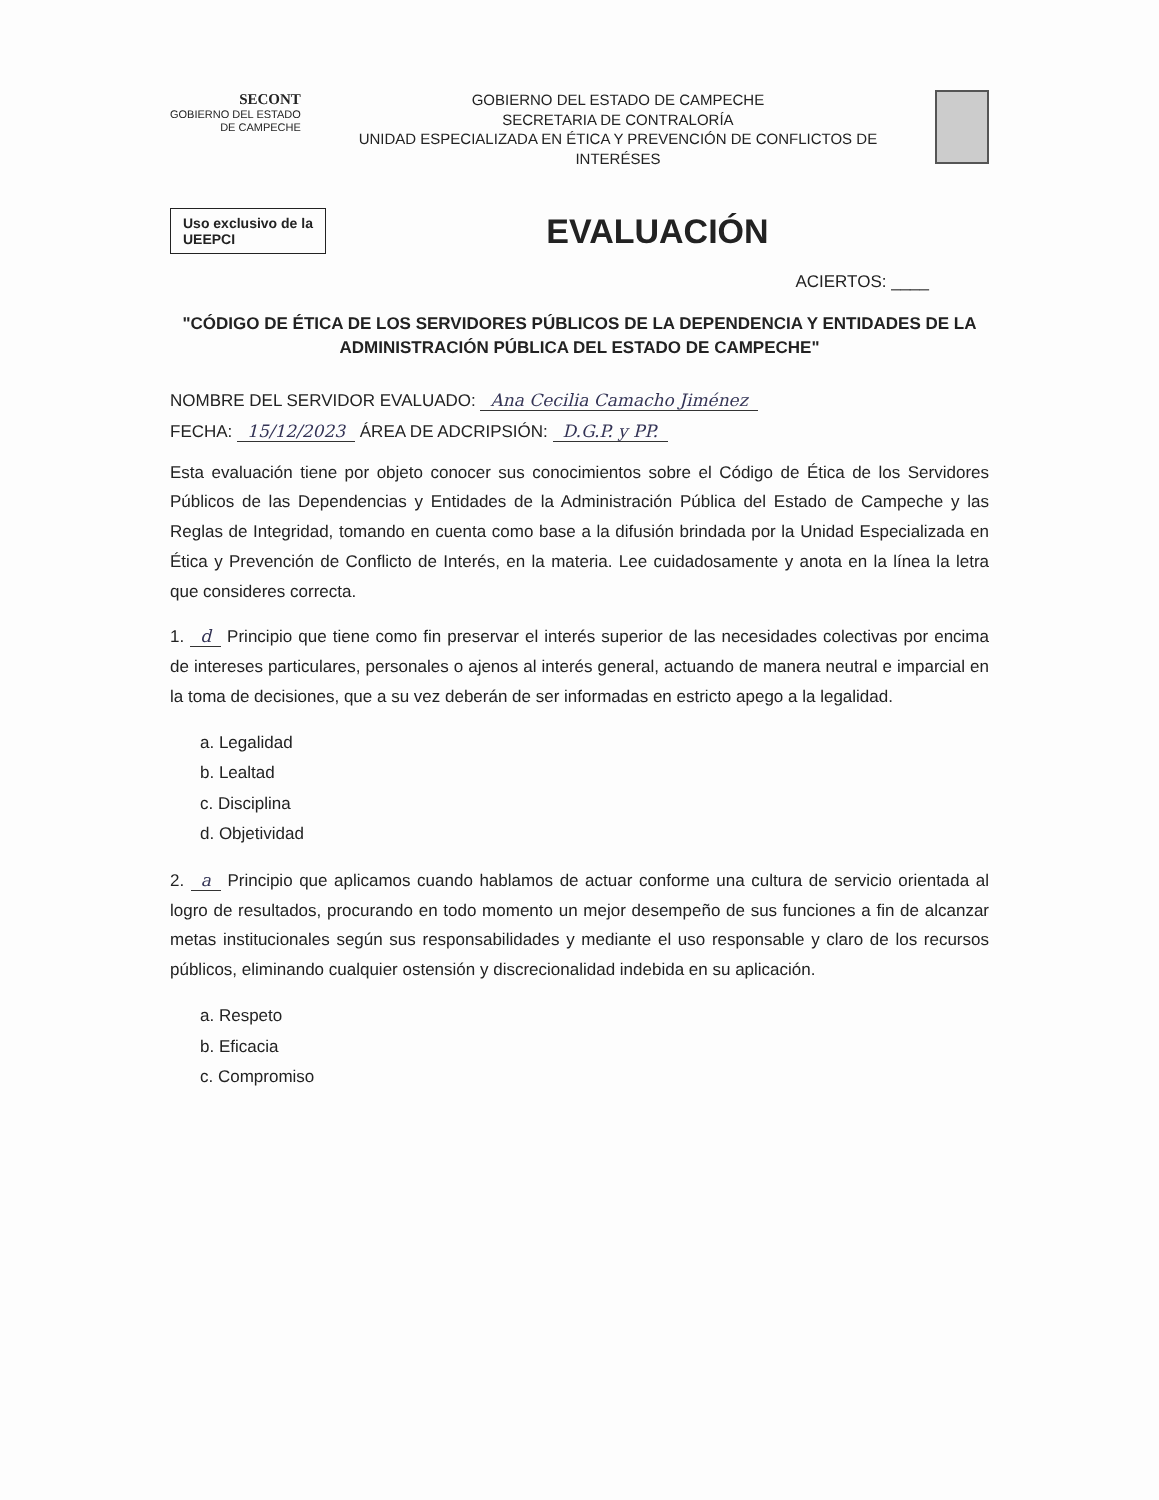SECONT
GOBIERNO DEL ESTADO
DE CAMPECHE
GOBIERNO DEL ESTADO DE CAMPECHE
SECRETARIA DE CONTRALORÍA
UNIDAD ESPECIALIZADA EN ÉTICA Y PREVENCIÓN DE CONFLICTOS DE INTERÉSES
Uso exclusivo de la UEEPCI
EVALUACIÓN
ACIERTOS: ____
"CÓDIGO DE ÉTICA DE LOS SERVIDORES PÚBLICOS DE LA DEPENDENCIA Y ENTIDADES DE LA ADMINISTRACIÓN PÚBLICA DEL ESTADO DE CAMPECHE"
NOMBRE DEL SERVIDOR EVALUADO: Ana Cecilia Camacho Jiménez
FECHA: 15/12/2023 ÁREA DE ADCRIPSIÓN: D.G.P. y PP.
Esta evaluación tiene por objeto conocer sus conocimientos sobre el Código de Ética de los Servidores Públicos de las Dependencias y Entidades de la Administración Pública del Estado de Campeche y las Reglas de Integridad, tomando en cuenta como base a la difusión brindada por la Unidad Especializada en Ética y Prevención de Conflicto de Interés, en la materia. Lee cuidadosamente y anota en la línea la letra que consideres correcta.
1. d Principio que tiene como fin preservar el interés superior de las necesidades colectivas por encima de intereses particulares, personales o ajenos al interés general, actuando de manera neutral e imparcial en la toma de decisiones, que a su vez deberán de ser informadas en estricto apego a la legalidad.
a. Legalidad
b. Lealtad
c. Disciplina
d. Objetividad
2. a Principio que aplicamos cuando hablamos de actuar conforme una cultura de servicio orientada al logro de resultados, procurando en todo momento un mejor desempeño de sus funciones a fin de alcanzar metas institucionales según sus responsabilidades y mediante el uso responsable y claro de los recursos públicos, eliminando cualquier ostensión y discrecionalidad indebida en su aplicación.
a. Respeto
b. Eficacia
c. Compromiso